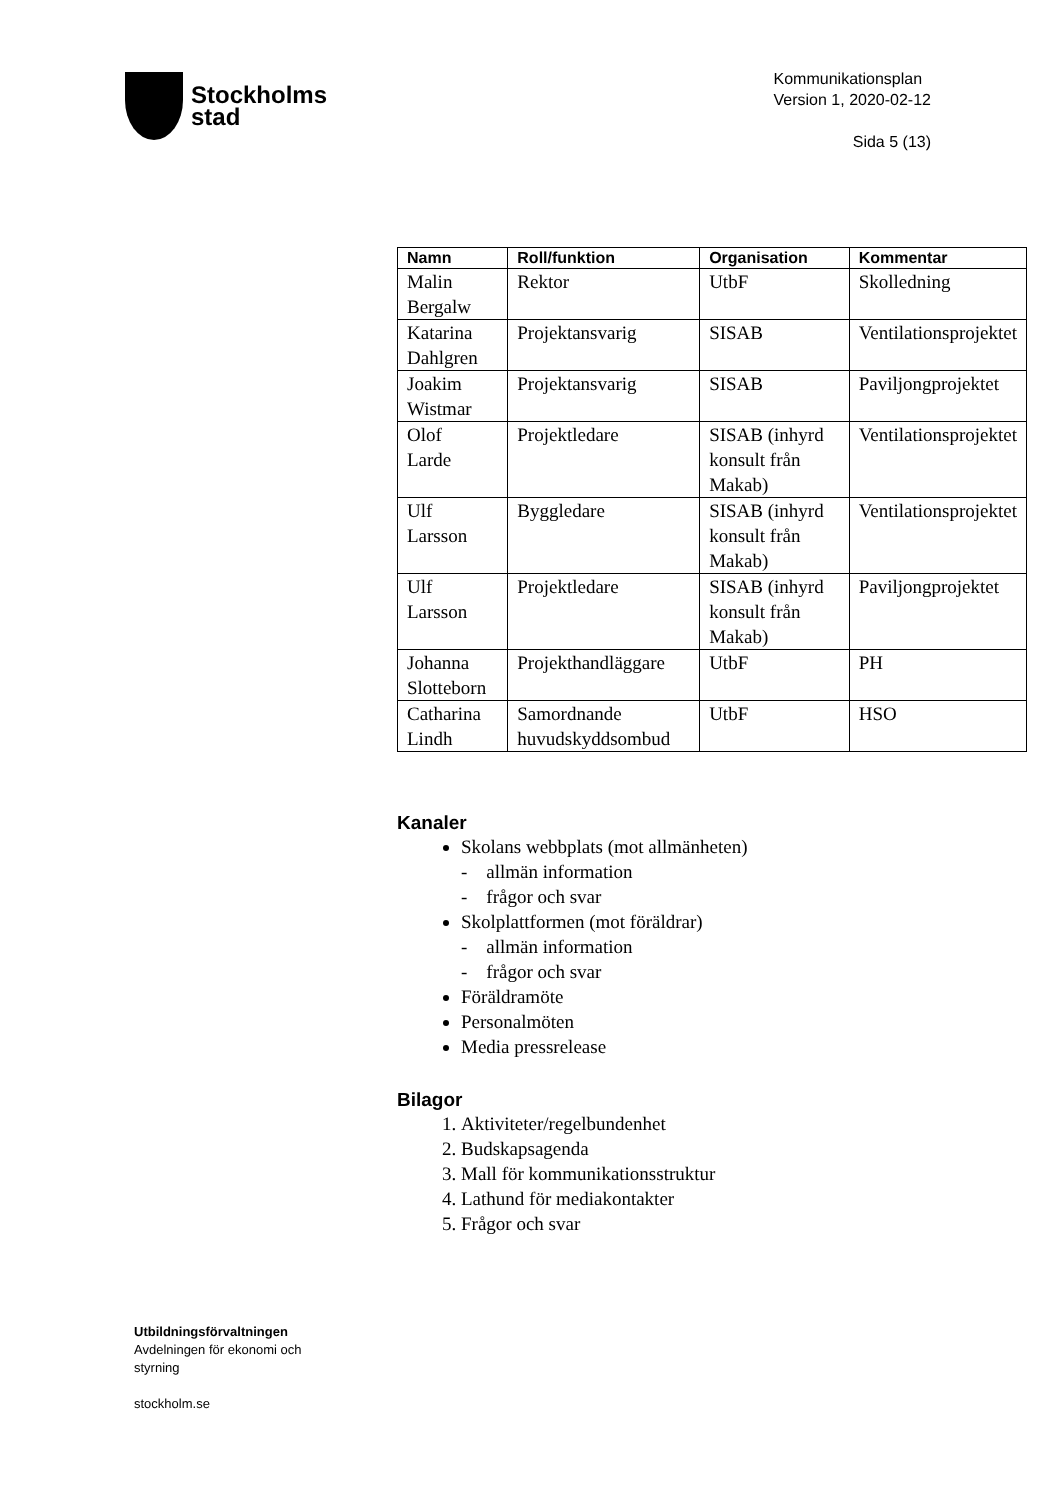Stockholms
stad
Kommunikationsplan
Version 1, 2020-02-12
Sida 5 (13)
| Namn | Roll/funktion | Organisation | Kommentar |
| --- | --- | --- | --- |
| Malin Bergalw | Rektor | UtbF | Skolledning |
| Katarina Dahlgren | Projektansvarig | SISAB | Ventilationsprojektet |
| Joakim Wistmar | Projektansvarig | SISAB | Paviljongprojektet |
| Olof Larde | Projektledare | SISAB (inhyrd konsult från Makab) | Ventilationsprojektet |
| Ulf Larsson | Byggledare | SISAB (inhyrd konsult från Makab) | Ventilationsprojektet |
| Ulf Larsson | Projektledare | SISAB (inhyrd konsult från Makab) | Paviljongprojektet |
| Johanna Slotteborn | Projekthandläggare | UtbF | PH |
| Catharina Lindh | Samordnande huvudskyddsombud | UtbF | HSO |
Kanaler
Skolans webbplats (mot allmänheten)
- allmän information
- frågor och svar
Skolplattformen (mot föräldrar)
- allmän information
- frågor och svar
Föräldramöte
Personalmöten
Media pressrelease
Bilagor
Aktiviteter/regelbundenhet
Budskapsagenda
Mall för kommunikationsstruktur
Lathund för mediakontakter
Frågor och svar
Utbildningsförvaltningen
Avdelningen för ekonomi och styrning
stockholm.se